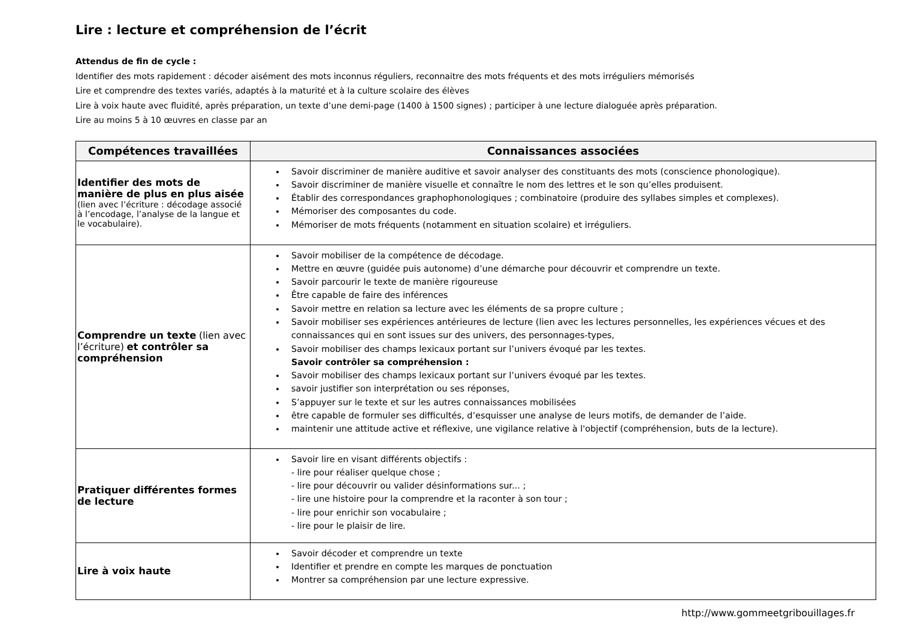Lire : lecture et compréhension de l’écrit
Attendus de fin de cycle :
Identifier des mots rapidement : décoder aisément des mots inconnus réguliers, reconnaitre des mots fréquents et des mots irréguliers mémorisés
Lire et comprendre des textes variés, adaptés à la maturité et à la culture scolaire des élèves
Lire à voix haute avec fluidité, après préparation, un texte d’une demi-page (1400 à 1500 signes) ; participer à une lecture dialoguée après préparation.
Lire au moins 5 à 10 œuvres en classe par an
| Compétences travaillées | Connaissances associées |
| --- | --- |
| Identifier des mots de manière de plus en plus aisée (lien avec l’écriture : décodage associé à l’encodage, l’analyse de la langue et le vocabulaire). | Savoir discriminer de manière auditive et savoir analyser des constituants des mots (conscience phonologique). Savoir discriminer de manière visuelle et connaître le nom des lettres et le son qu’elles produisent. Établir des correspondances graphophonologiques ; combinatoire (produire des syllabes simples et complexes). Mémoriser des composantes du code. Mémoriser de mots fréquents (notamment en situation scolaire) et irréguliers. |
| Comprendre un texte (lien avec l’écriture) et contrôler sa compréhension | Savoir mobiliser de la compétence de décodage. Mettre en œuvre (guidée puis autonome) d’une démarche pour découvrir et comprendre un texte. Savoir parcourir le texte de manière rigoureuse Être capable de faire des inférences Savoir mettre en relation sa lecture avec les éléments de sa propre culture ; Savoir mobiliser ses expériences antérieures de lecture (lien avec les lectures personnelles, les expériences vécues et des connaissances qui en sont issues sur des univers, des personnages-types, Savoir mobiliser des champs lexicaux portant sur l’univers évoqué par les textes. Savoir contrôler sa compréhension : Savoir mobiliser des champs lexicaux portant sur l’univers évoqué par les textes. savoir justifier son interprétation ou ses réponses, S’appuyer sur le texte et sur les autres connaissances mobilisées être capable de formuler ses difficultés, d’esquisser une analyse de leurs motifs, de demander de l’aide. maintenir une attitude active et réflexive, une vigilance relative à l'objectif (compréhension, buts de la lecture). |
| Pratiquer différentes formes de lecture | Savoir lire en visant différents objectifs : - lire pour réaliser quelque chose ; - lire pour découvrir ou valider désinformations sur... ; - lire une histoire pour la comprendre et la raconter à son tour ; - lire pour enrichir son vocabulaire ; - lire pour le plaisir de lire. |
| Lire à voix haute | Savoir décoder et comprendre un texte Identifier et prendre en compte les marques de ponctuation Montrer sa compréhension par une lecture expressive. |
http://www.gommeetgribouillages.fr